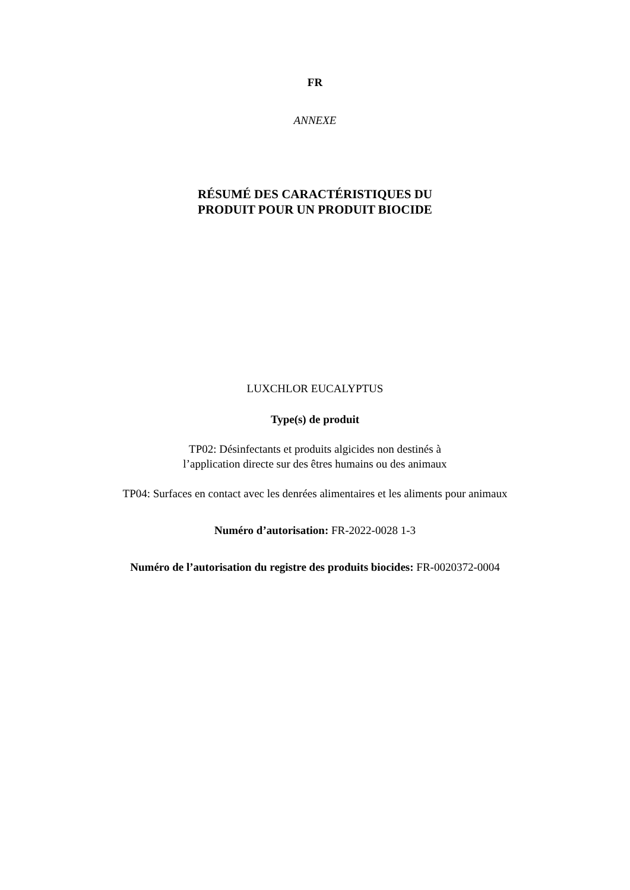FR
ANNEXE
RÉSUMÉ DES CARACTÉRISTIQUES DU
PRODUIT POUR UN PRODUIT BIOCIDE
LUXCHLOR EUCALYPTUS
Type(s) de produit
TP02: Désinfectants et produits algicides non destinés à
l’application directe sur des êtres humains ou des animaux
TP04: Surfaces en contact avec les denrées alimentaires et les aliments pour animaux
Numéro d’autorisation: FR-2022-0028 1-3
Numéro de l’autorisation du registre des produits biocides: FR-0020372-0004